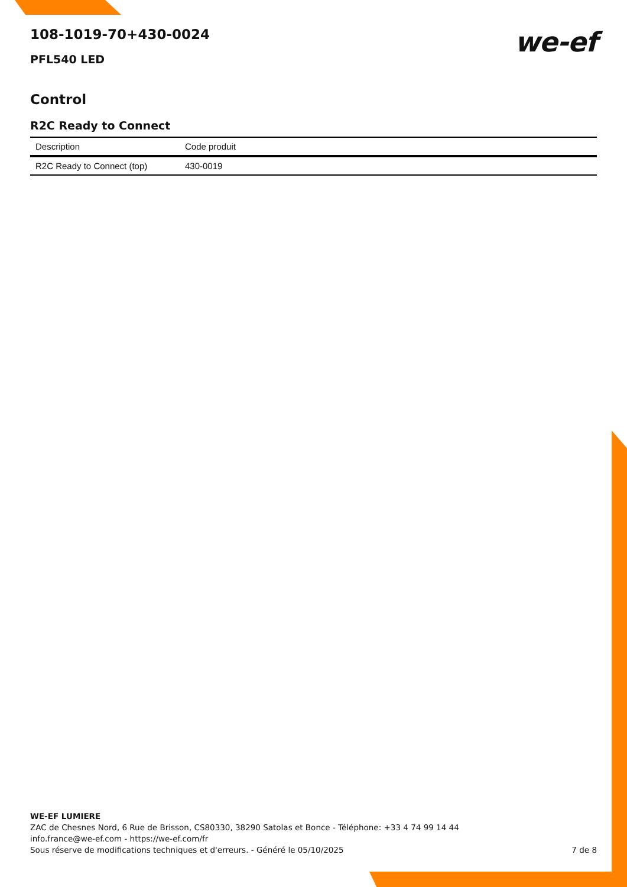108-1019-70+430-0024
PFL540 LED
Control
R2C Ready to Connect
| Description | Code produit |
| --- | --- |
| R2C Ready to Connect (top) | 430-0019 |
we-ef
WE-EF LUMIERE
ZAC de Chesnes Nord, 6 Rue de Brisson, CS80330, 38290 Satolas et Bonce - Téléphone: +33 4 74 99 14 44
info.france@we-ef.com - https://we-ef.com/fr
Sous réserve de modifications techniques et d'erreurs. - Généré le 05/10/2025 7 de 8